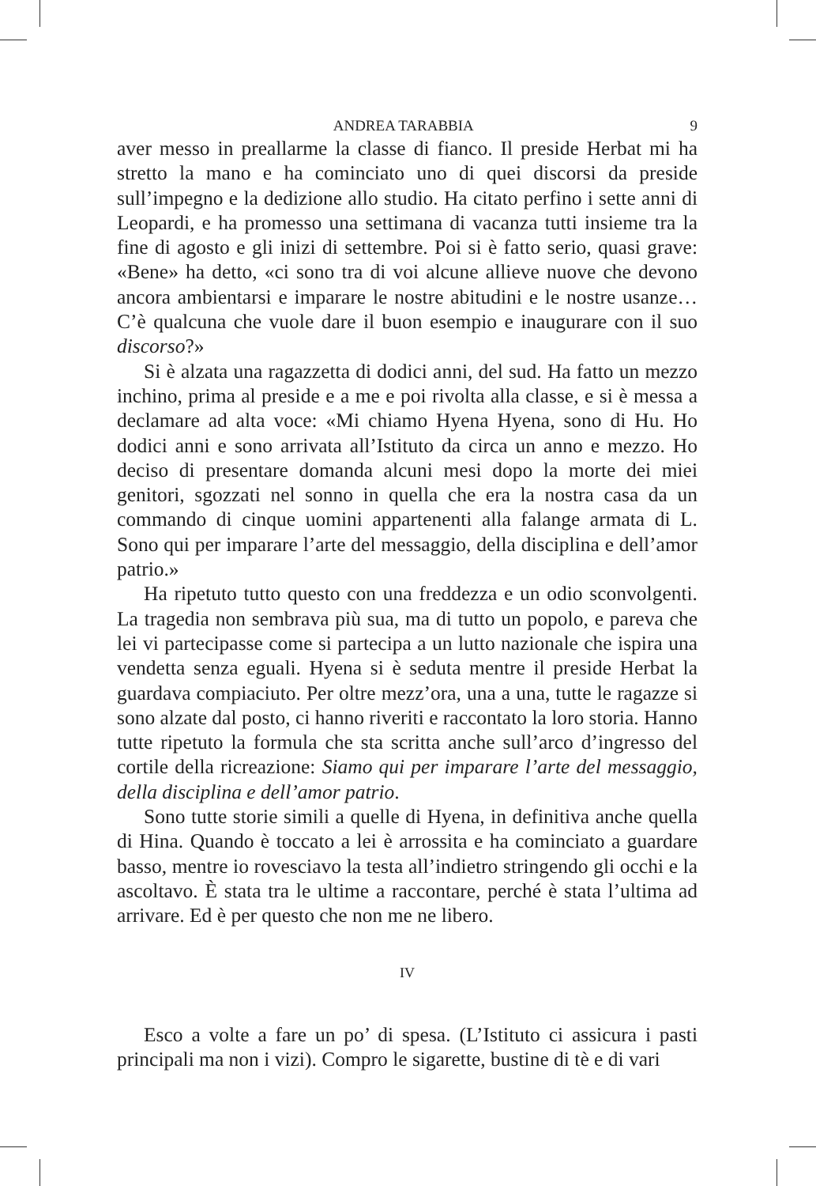ANDREA TARABBIA 9
aver messo in preallarme la classe di fianco. Il preside Herbat mi ha stretto la mano e ha cominciato uno di quei discorsi da preside sull’impegno e la dedizione allo studio. Ha citato perfino i sette anni di Leopardi, e ha promesso una settimana di vacanza tutti insieme tra la fine di agosto e gli inizi di settembre. Poi si è fatto serio, quasi grave: «Bene» ha detto, «ci sono tra di voi alcune allieve nuove che devono ancora ambientarsi e imparare le nostre abitudini e le nostre usanze… C’è qualcuna che vuole dare il buon esempio e inaugurare con il suo discorso?»
Si è alzata una ragazzetta di dodici anni, del sud. Ha fatto un mezzo inchino, prima al preside e a me e poi rivolta alla classe, e si è messa a declamare ad alta voce: «Mi chiamo Hyena Hyena, sono di Hu. Ho dodici anni e sono arrivata all’Istituto da circa un anno e mezzo. Ho deciso di presentare domanda alcuni mesi dopo la morte dei miei genitori, sgozzati nel sonno in quella che era la nostra casa da un commando di cinque uomini appartenenti alla falange armata di L. Sono qui per imparare l’arte del messaggio, della disciplina e dell’amor patrio.»
Ha ripetuto tutto questo con una freddezza e un odio sconvolgenti. La tragedia non sembrava più sua, ma di tutto un popolo, e pareva che lei vi partecipasse come si partecipa a un lutto nazionale che ispira una vendetta senza eguali. Hyena si è seduta mentre il preside Herbat la guardava compiaciuto. Per oltre mezz’ora, una a una, tutte le ragazze si sono alzate dal posto, ci hanno riveriti e raccontato la loro storia. Hanno tutte ripetuto la formula che sta scritta anche sull’arco d’ingresso del cortile della ricreazione: Siamo qui per imparare l’arte del messaggio, della disciplina e dell’amor patrio.
Sono tutte storie simili a quelle di Hyena, in definitiva anche quella di Hina. Quando è toccato a lei è arrossita e ha cominciato a guardare basso, mentre io rovesciavo la testa all’indietro stringendo gli occhi e la ascoltavo. È stata tra le ultime a raccontare, perché è stata l’ultima ad arrivare. Ed è per questo che non me ne libero.
IV
Esco a volte a fare un po’ di spesa. (L’Istituto ci assicura i pasti principali ma non i vizi). Compro le sigarette, bustine di tè e di vari